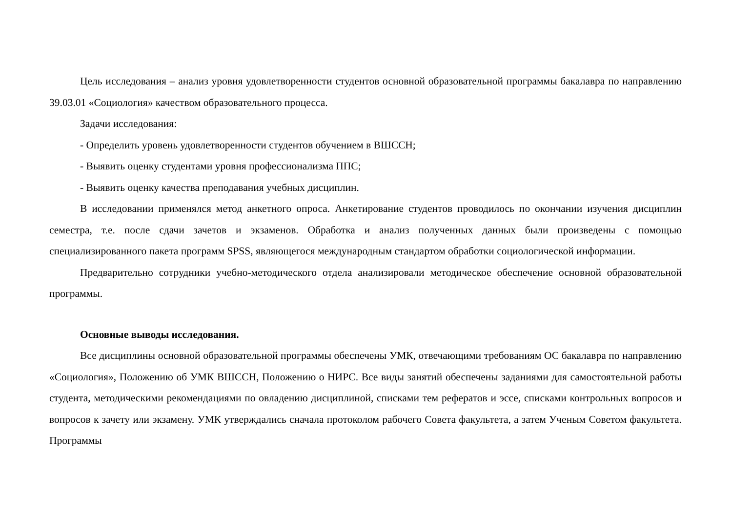Цель исследования – анализ уровня удовлетворенности студентов основной образовательной программы бакалавра по направлению 39.03.01 «Социология» качеством образовательного процесса.
Задачи исследования:
- Определить уровень удовлетворенности студентов обучением в ВШССН;
- Выявить оценку студентами уровня профессионализма ППС;
- Выявить оценку качества преподавания учебных дисциплин.
В исследовании применялся метод анкетного опроса. Анкетирование студентов проводилось по окончании изучения дисциплин семестра, т.е. после сдачи зачетов и экзаменов. Обработка и анализ полученных данных были произведены с помощью специализированного пакета программ SPSS, являющегося международным стандартом обработки социологической информации.
Предварительно сотрудники учебно-методического отдела анализировали методическое обеспечение основной образовательной программы.
Основные выводы исследования.
Все дисциплины основной образовательной программы обеспечены УМК, отвечающими требованиям ОС бакалавра по направлению «Социология», Положению об УМК ВШССН, Положению о НИРС. Все виды занятий обеспечены заданиями для самостоятельной работы студента, методическими рекомендациями по овладению дисциплиной, списками тем рефератов и эссе, списками контрольных вопросов и вопросов к зачету или экзамену. УМК утверждались сначала протоколом рабочего Совета факультета, а затем Ученым Советом факультета. Программы